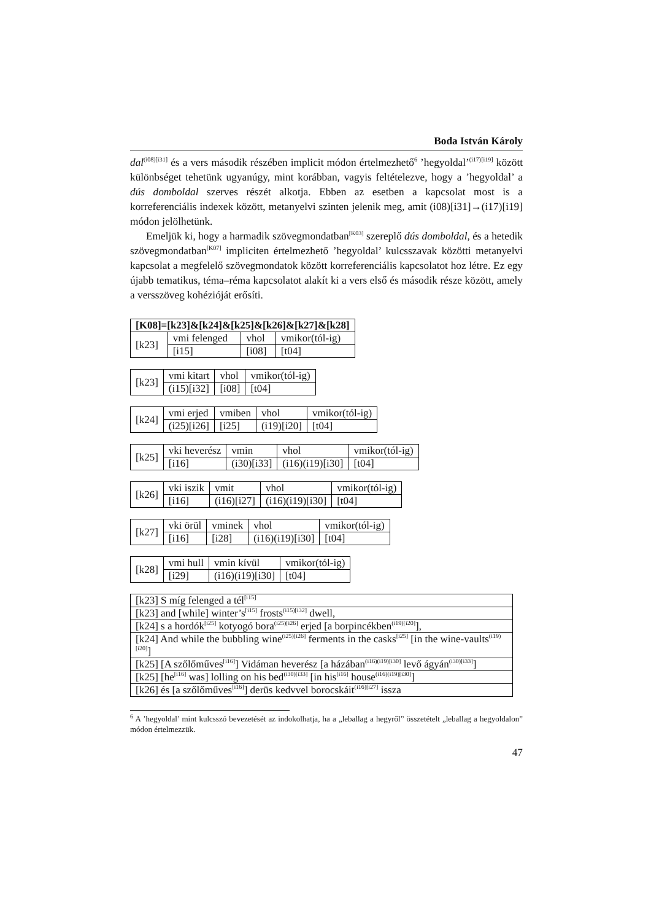Boda István Károly
dal<sup>(i08)[i31]</sup> és a vers második részében implicit módon értelmezhető<sup>6</sup> ’hegyoldal’<sup>(i17)[i19]</sup> között különbséget tehetünk ugyanúgy, mint korábban, vagyis feltételezve, hogy a ’hegyoldal’ a dús domboldal szerves részét alkotja. Ebben az esetben a kapcsolat most is a korreferenciális indexek között, metanyelvi szinten jelenik meg, amit (i08)[i31]→(i17)[i19] módon jelölhetünk.
Emeljük ki, hogy a harmadik szövegmondatban<sup>[K03]</sup> szereplő dús domboldal, és a hetedik szövegmondatban<sup>[K07]</sup> impliciten értelmezhető ’hegyoldal’ kulcsszavak közötti metanyelvi kapcsolat a megfelelő szövegmondatok között korreferenciális kapcsolatot hoz létre. Ez egy újabb tematikus, téma–réma kapcsolatot alakít ki a vers első és második része között, amely a versszöveg kohézióját erősíti.
| [K08]=[k23]&[k24]&[k25]&[k26]&[k27]&[k28] | | | |
| --- | --- | --- | --- |
| [k23] | vmi felenged | vhol | vmikor(tól-ig) |
| | [i15] | [i08] | [t04] |
| [k23] | vmi kitart | vhol | vmikor(tól-ig) |
| | (i15)[i32] | [i08] | [t04] |
| [k24] | vmi erjed | vmiben | vhol | vmikor(tól-ig) |
| | (i25)[i26] | [i25] | (i19)[i20] | [t04] |
| [k25] | vki heverész | vmin | vhol | vmikor(tól-ig) |
| | [i16] | (i30)[i33] | (i16)(i19)[i30] | [t04] |
| [k26] | vki iszik | vmit | vhol | vmikor(tól-ig) |
| | [i16] | (i16)[i27] | (i16)(i19)[i30] | [t04] |
| [k27] | vki örül | vminek | vhol | vmikor(tól-ig) |
| | [i16] | [i28] | (i16)(i19)[i30] | [t04] |
| [k28] | vmi hull | vmin kívül | vmikor(tól-ig) |
| | [i29] | (i16)(i19)[i30] | [t04] |
| [k23] S míg felenged a tél<sup>[i15]</sup> |
| [k23] and [while] winter’s<sup>[i15]</sup> frosts<sup>(i15)[i32]</sup> dwell, |
| [k24] s a hordók<sup>[i25]</sup> kotyogó bora<sup>(i25)[i26]</sup> erjed [a borpincékben<sup>(i19)[i20]</sup>], |
| [k24] And while the bubbling wine<sup>(i25)[i26]</sup> ferments in the casks<sup>[i25]</sup> [in the wine-vaults<sup>(i19)[i20]</sup>] |
| [k25] [A szőlőműves<sup>[i16]</sup>] Vidáman heverész [a házában<sup>(i16)(i19)[i30]</sup> levő ágyán<sup>(i30)[i33]</sup>] |
| [k25] [he<sup>[i16]</sup> was] lolling on his bed<sup>(i30)[i33]</sup> [in his<sup>[i16]</sup> house<sup>(i16)(i19)[i30]</sup>] |
| [k26] és [a szőlőműves<sup>[i16]</sup>] derüs kedvvel borocskáit<sup>(i16)[i27]</sup> issza |
<sup>6</sup> A ’hegyoldal’ mint kulcsszó bevezetését az indokolhatja, ha a „leballag a hegyről” összetételt „leballag a hegyoldalon” módon értelmezzük.
47